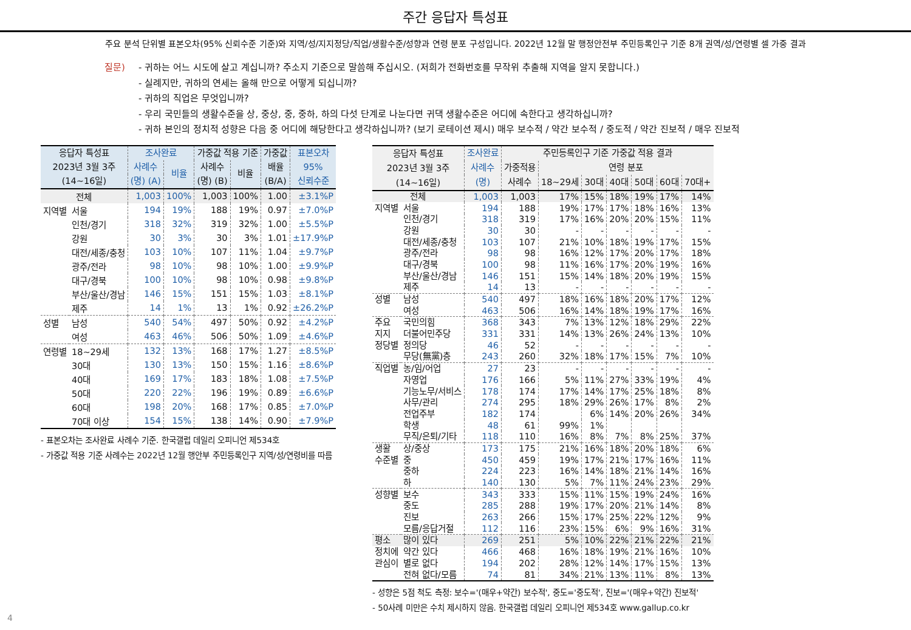주간 응답자 특성표
주요 분석 단위별 표본오차(95% 신뢰수준 기준)와 지역/성/지지정당/직업/생활수준/성향과 연령 분포 구성입니다. 2022년 12월 말 행정안전부 주민등록인구 기준 8개 권역/성/연령별 셀 가중 결과
질문) - 귀하는 어느 시도에 살고 계십니까? 주소지 기준으로 말씀해 주십시오. (저희가 전화번호를 무작위 추출해 지역을 알지 못합니다.)
- 실례지만, 귀하의 연세는 올해 만으로 어떻게 되십니까?
- 귀하의 직업은 무엇입니까?
- 우리 국민들의 생활수준을 상, 중상, 중, 중하, 하의 다섯 단계로 나눈다면 귀댁 생활수준은 어디에 속한다고 생각하십니까?
- 귀하 본인의 정치적 성향은 다음 중 어디에 해당한다고 생각하십니까? (보기 로테이션 제시) 매우 보수적 / 약간 보수적 / 중도적 / 약간 진보적 / 매우 진보적
| 응답자 특성표 2023년 3월 3주 (14~16일) | | 조사완료 | | 가중값 적용 기준 | | 가중값 | 표본오차 |
| --- | --- | --- | --- | --- | --- | --- | --- |
| | | 사례수 | 비율 | 사례수 | 비율 | 배율 | 95% |
| | | (명) (A) | | (명) (B) | | (B/A) | 신뢰수준 |
| 전체 | | 1,003 | 100% | 1,003 | 100% | 1.00 | ±3.1%P |
| 지역별 | 서울 | 194 | 19% | 188 | 19% | 0.97 | ±7.0%P |
| | 인천/경기 | 318 | 32% | 319 | 32% | 1.00 | ±5.5%P |
| | 강원 | 30 | 3% | 30 | 3% | 1.01 | ±17.9%P |
| | 대전/세종/충청 | 103 | 10% | 107 | 11% | 1.04 | ±9.7%P |
| | 광주/전라 | 98 | 10% | 98 | 10% | 1.00 | ±9.9%P |
| | 대구/경북 | 100 | 10% | 98 | 10% | 0.98 | ±9.8%P |
| | 부산/울산/경남 | 146 | 15% | 151 | 15% | 1.03 | ±8.1%P |
| | 제주 | 14 | 1% | 13 | 1% | 0.92 | ±26.2%P |
| 성별 | 남성 | 540 | 54% | 497 | 50% | 0.92 | ±4.2%P |
| | 여성 | 463 | 46% | 506 | 50% | 1.09 | ±4.6%P |
| 연령별 | 18~29세 | 132 | 13% | 168 | 17% | 1.27 | ±8.5%P |
| | 30대 | 130 | 13% | 150 | 15% | 1.16 | ±8.6%P |
| | 40대 | 169 | 17% | 183 | 18% | 1.08 | ±7.5%P |
| | 50대 | 220 | 22% | 196 | 19% | 0.89 | ±6.6%P |
| | 60대 | 198 | 20% | 168 | 17% | 0.85 | ±7.0%P |
| | 70대 이상 | 154 | 15% | 138 | 14% | 0.90 | ±7.9%P |
- 표본오차는 조사완료 사례수 기준. 한국갤럽 데일리 오피니언 제534호
- 가중값 적용 기준 사례수는 2022년 12월 행안부 주민등록인구 지역/성/연령비를 따름
| 응답자 특성표 2023년 3월 3주 (14~16일) | | 조사완료 | 주민등록인구 기준 가중값 적용 결과 | | | | | | |
| --- | --- | --- | --- | --- | --- | --- | --- | --- | --- |
| | | 사례수 | 가중적용 | 연령 분포 | | | | | |
| | | (명) | 사례수 | 18~29세 | 30대 | 40대 | 50대 | 60대 | 70대+ |
| 전체 | | 1,003 | 1,003 | 17% | 15% | 18% | 19% | 17% | 14% |
| 지역별 | 서울 | 194 | 188 | 19% | 17% | 17% | 18% | 16% | 13% |
| | 인천/경기 | 318 | 319 | 17% | 16% | 20% | 20% | 15% | 11% |
| | 강원 | 30 | 30 | - | - | - | - | - | - |
| | 대전/세종/충청 | 103 | 107 | 21% | 10% | 18% | 19% | 17% | 15% |
| | 광주/전라 | 98 | 98 | 16% | 12% | 17% | 20% | 17% | 18% |
| | 대구/경북 | 100 | 98 | 11% | 16% | 17% | 20% | 19% | 16% |
| | 부산/울산/경남 | 146 | 151 | 15% | 14% | 18% | 20% | 19% | 15% |
| | 제주 | 14 | 13 | - | - | - | - | - | - |
| 성별 | 남성 | 540 | 497 | 18% | 16% | 18% | 20% | 17% | 12% |
| | 여성 | 463 | 506 | 16% | 14% | 18% | 19% | 17% | 16% |
| 주요 | 국민의힘 | 368 | 343 | 7% | 13% | 12% | 18% | 29% | 22% |
| 지지 | 더불어민주당 | 331 | 331 | 14% | 13% | 26% | 24% | 13% | 10% |
| 정당별 | 정의당 | 46 | 52 | - | - | - | - | - | - |
| | 무당(無黨)층 | 243 | 260 | 32% | 18% | 17% | 15% | 7% | 10% |
| 직업별 | 농/임/어업 | 27 | 23 | - | - | - | - | - | - |
| | 자영업 | 176 | 166 | 5% | 11% | 27% | 33% | 19% | 4% |
| | 기능노무/서비스 | 178 | 174 | 17% | 14% | 17% | 25% | 18% | 8% |
| | 사무/관리 | 274 | 295 | 18% | 29% | 26% | 17% | 8% | 2% |
| | 전업주부 | 182 | 174 | | 6% | 14% | 20% | 26% | 34% |
| | 학생 | 48 | 61 | 99% | 1% | | | | |
| | 무직/은퇴/기타 | 118 | 110 | 16% | 8% | 7% | 8% | 25% | 37% |
| 생활 | 상/중상 | 173 | 175 | 21% | 16% | 18% | 20% | 18% | 6% |
| 수준별 | 중 | 450 | 459 | 19% | 17% | 21% | 17% | 16% | 11% |
| | 중하 | 224 | 223 | 16% | 14% | 18% | 21% | 14% | 16% |
| | 하 | 140 | 130 | 5% | 7% | 11% | 24% | 23% | 29% |
| 성향별 | 보수 | 343 | 333 | 15% | 11% | 15% | 19% | 24% | 16% |
| | 중도 | 285 | 288 | 19% | 17% | 20% | 21% | 14% | 8% |
| | 진보 | 263 | 266 | 15% | 17% | 25% | 22% | 12% | 9% |
| | 모름/응답거절 | 112 | 116 | 23% | 15% | 6% | 9% | 16% | 31% |
| 평소 | 많이 있다 | 269 | 251 | 5% | 10% | 22% | 21% | 22% | 21% |
| 정치에 | 약간 있다 | 466 | 468 | 16% | 18% | 19% | 21% | 16% | 10% |
| 관심이 | 별로 없다 | 194 | 202 | 28% | 12% | 14% | 17% | 15% | 13% |
| | 전혀 없다/모름 | 74 | 81 | 34% | 21% | 13% | 11% | 8% | 13% |
- 성향은 5점 척도 측정: 보수='(매우+약간) 보수적', 중도='중도적', 진보='(매우+약간) 진보적'
- 50사례 미만은 수치 제시하지 않음. 한국갤럽 데일리 오피니언 제534호 www.gallup.co.kr
4